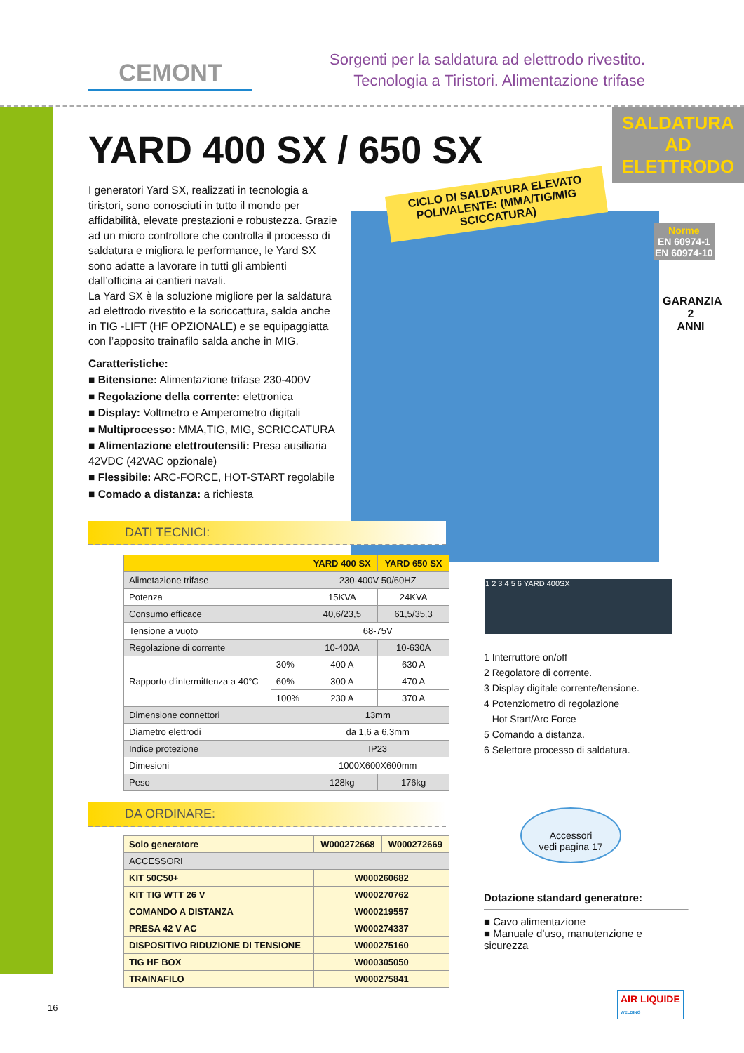CEMONT
Sorgenti per la saldatura ad elettrodo rivestito.
Tecnologia a Tiristori. Alimentazione trifase
SALDATURA AD ELETTRODO
YARD 400 SX / 650 SX
CICLO DI SALDATURA ELEVATO POLIVALENTE: (MMA/TIG/MIG SCICCATURA)
Norme
EN 60974-1
EN 60974-10
GARANZIA
2
ANNI
I generatori Yard SX, realizzati in tecnologia a tiristori, sono conosciuti in tutto il mondo per affidabilità, elevate prestazioni e robustezza. Grazie ad un micro controllore che controlla il processo di saldatura e migliora le performance, le Yard SX sono adatte a lavorare in tutti gli ambienti dall’officina ai cantieri navali.
La Yard SX è la soluzione migliore per la saldatura ad elettrodo rivestito e la scriccattura, salda anche in TIG -LIFT (HF OPZIONALE) e se equipaggiatta con l’apposito trainafilo salda anche in MIG.
Caratteristiche:
■ Bitensione: Alimentazione trifase 230-400V
■ Regolazione della corrente: elettronica
■ Display: Voltmetro e Amperometro digitali
■ Multiprocesso: MMA,TIG, MIG, SCRICCATURA
■ Alimentazione elettroutensili: Presa ausiliaria 42VDC (42VAC opzionale)
■ Flessibile: ARC-FORCE, HOT-START regolabile
■ Comado a distanza: a richiesta
DATI TECNICI:
| | | | YARD 400 SX | YARD 650 SX |
| --- | --- | --- | --- | --- |
| Alimetazione trifase | | | 230-400V 50/60HZ | |
| Potenza | | | 15KVA | 24KVA |
| Consumo efficace | | | 40,6/23,5 | 61,5/35,3 |
| Tensione a vuoto | | | 68-75V | |
| Regolazione di corrente | | | 10-400A | 10-630A |
| Rapporto d'intermittenza a 40°C | | 30% | 400 A | 630 A |
| | | 60% | 300 A | 470 A |
| | | 100% | 230 A | 370 A |
| Dimensione connettori | | | 13mm | |
| Diametro elettrodi | | | da 1,6 a 6,3mm | |
| Indice protezione | | | IP23 | |
| Dimesioni | | | 1000X600X600mm | |
| Peso | | | 128kg | 176kg |
DA ORDINARE:
| Solo generatore | W000272668 | W000272669 |
| ACCESSORI | | |
| KIT 50C50+ | W000260682 | |
| KIT TIG WTT 26 V | W000270762 | |
| COMANDO A DISTANZA | W000219557 | |
| PRESA 42 V AC | W000274337 | |
| DISPOSITIVO RIDUZIONE DI TENSIONE | W000275160 | |
| TIG HF BOX | W000305050 | |
| TRAINAFILO | W000275841 | |
1 2 3 4 5 6 YARD 400SX
1 Interruttore on/off
2 Regolatore di corrente.
3 Display digitale corrente/tensione.
4 Potenziometro di regolazione
Hot Start/Arc Force
5 Comando a distanza.
6 Selettore processo di saldatura.
Accessori
vedi pagina 17
Dotazione standard generatore:
■ Cavo alimentazione
■ Manuale d’uso, manutenzione e sicurezza
16
AIR LIQUIDE
WELDING